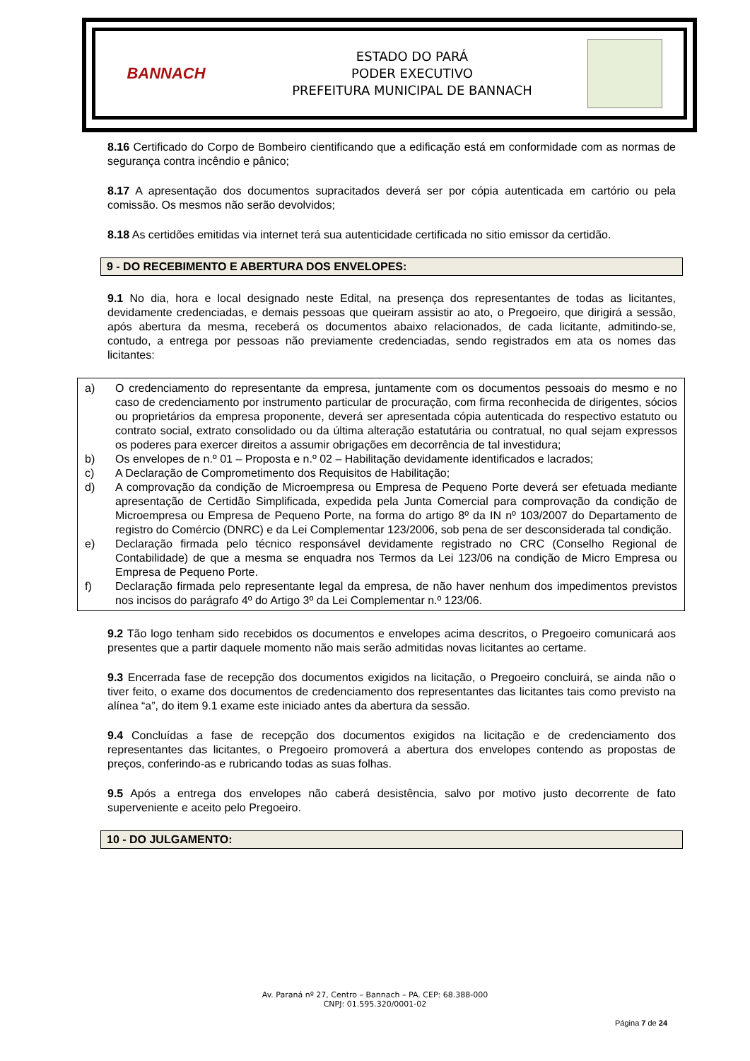BANNACH
ESTADO DO PARÁ
PODER EXECUTIVO
PREFEITURA MUNICIPAL DE BANNACH
8.16 Certificado do Corpo de Bombeiro cientificando que a edificação está em conformidade com as normas de segurança contra incêndio e pânico;
8.17 A apresentação dos documentos supracitados deverá ser por cópia autenticada em cartório ou pela comissão. Os mesmos não serão devolvidos;
8.18 As certidões emitidas via internet terá sua autenticidade certificada no sitio emissor da certidão.
9 - DO RECEBIMENTO E ABERTURA DOS ENVELOPES:
9.1 No dia, hora e local designado neste Edital, na presença dos representantes de todas as licitantes, devidamente credenciadas, e demais pessoas que queiram assistir ao ato, o Pregoeiro, que dirigirá a sessão, após abertura da mesma, receberá os documentos abaixo relacionados, de cada licitante, admitindo-se, contudo, a entrega por pessoas não previamente credenciadas, sendo registrados em ata os nomes das licitantes:
a) O credenciamento do representante da empresa, juntamente com os documentos pessoais do mesmo e no caso de credenciamento por instrumento particular de procuração, com firma reconhecida de dirigentes, sócios ou proprietários da empresa proponente, deverá ser apresentada cópia autenticada do respectivo estatuto ou contrato social, extrato consolidado ou da última alteração estatutária ou contratual, no qual sejam expressos os poderes para exercer direitos a assumir obrigações em decorrência de tal investidura;
b) Os envelopes de n.º 01 – Proposta e n.º 02 – Habilitação devidamente identificados e lacrados;
c) A Declaração de Comprometimento dos Requisitos de Habilitação;
d) A comprovação da condição de Microempresa ou Empresa de Pequeno Porte deverá ser efetuada mediante apresentação de Certidão Simplificada, expedida pela Junta Comercial para comprovação da condição de Microempresa ou Empresa de Pequeno Porte, na forma do artigo 8º da IN nº 103/2007 do Departamento de registro do Comércio (DNRC) e da Lei Complementar 123/2006, sob pena de ser desconsiderada tal condição.
e) Declaração firmada pelo técnico responsável devidamente registrado no CRC (Conselho Regional de Contabilidade) de que a mesma se enquadra nos Termos da Lei 123/06 na condição de Micro Empresa ou Empresa de Pequeno Porte.
f) Declaração firmada pelo representante legal da empresa, de não haver nenhum dos impedimentos previstos nos incisos do parágrafo 4º do Artigo 3º da Lei Complementar n.º 123/06.
9.2 Tão logo tenham sido recebidos os documentos e envelopes acima descritos, o Pregoeiro comunicará aos presentes que a partir daquele momento não mais serão admitidas novas licitantes ao certame.
9.3 Encerrada fase de recepção dos documentos exigidos na licitação, o Pregoeiro concluirá, se ainda não o tiver feito, o exame dos documentos de credenciamento dos representantes das licitantes tais como previsto na alínea “a”, do item 9.1 exame este iniciado antes da abertura da sessão.
9.4 Concluídas a fase de recepção dos documentos exigidos na licitação e de credenciamento dos representantes das licitantes, o Pregoeiro promoverá a abertura dos envelopes contendo as propostas de preços, conferindo-as e rubricando todas as suas folhas.
9.5 Após a entrega dos envelopes não caberá desistência, salvo por motivo justo decorrente de fato superveniente e aceito pelo Pregoeiro.
10 - DO JULGAMENTO:
Av. Paraná nº 27, Centro – Bannach – PA. CEP: 68.388-000
CNPJ: 01.595.320/0001-02
Página 7 de 24